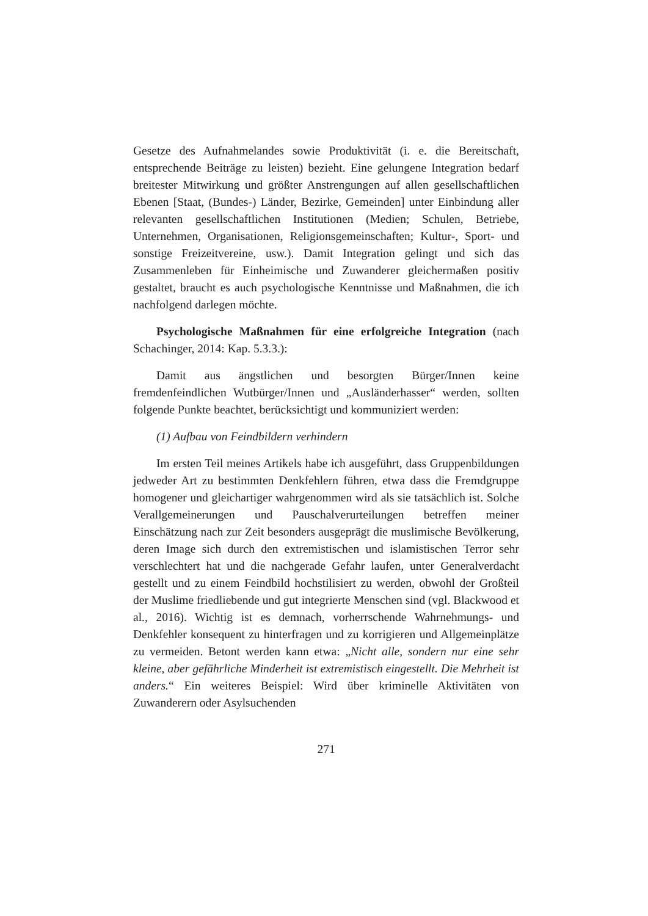Gesetze des Aufnahmelandes sowie Produktivität (i. e. die Bereitschaft, entsprechende Beiträge zu leisten) bezieht. Eine gelungene Integration bedarf breitester Mitwirkung und größter Anstrengungen auf allen gesellschaftlichen Ebenen [Staat, (Bundes-) Länder, Bezirke, Gemeinden] unter Einbindung aller relevanten gesellschaftlichen Institutionen (Medien; Schulen, Betriebe, Unternehmen, Organisationen, Religionsgemeinschaften; Kultur-, Sport- und sonstige Freizeitvereine, usw.). Damit Integration gelingt und sich das Zusammenleben für Einheimische und Zuwanderer gleichermaßen positiv gestaltet, braucht es auch psychologische Kenntnisse und Maßnahmen, die ich nachfolgend darlegen möchte.
Psychologische Maßnahmen für eine erfolgreiche Integration (nach Schachinger, 2014: Kap. 5.3.3.):
Damit aus ängstlichen und besorgten Bürger/Innen keine fremdenfeindlichen Wutbürger/Innen und „Ausländerhasser“ werden, sollten folgende Punkte beachtet, berücksichtigt und kommuniziert werden:
(1) Aufbau von Feindbildern verhindern
Im ersten Teil meines Artikels habe ich ausgeführt, dass Gruppenbildungen jedweder Art zu bestimmten Denkfehlern führen, etwa dass die Fremdgruppe homogener und gleichartiger wahrgenommen wird als sie tatsächlich ist. Solche Verallgemeinerungen und Pauschalverurteilungen betreffen meiner Einschätzung nach zur Zeit besonders ausgeprägt die muslimische Bevölkerung, deren Image sich durch den extremistischen und islamistischen Terror sehr verschlechtert hat und die nachgerade Gefahr laufen, unter Generalverdacht gestellt und zu einem Feindbild hochstilisiert zu werden, obwohl der Großteil der Muslime friedliebende und gut integrierte Menschen sind (vgl. Blackwood et al., 2016). Wichtig ist es demnach, vorherrschende Wahrnehmungs- und Denkfehler konsequent zu hinterfragen und zu korrigieren und Allgemeinplätze zu vermeiden. Betont werden kann etwa: „Nicht alle, sondern nur eine sehr kleine, aber gefährliche Minderheit ist extremistisch eingestellt. Die Mehrheit ist anders.“ Ein weiteres Beispiel: Wird über kriminelle Aktivitäten von Zuwanderern oder Asylsuchenden
271